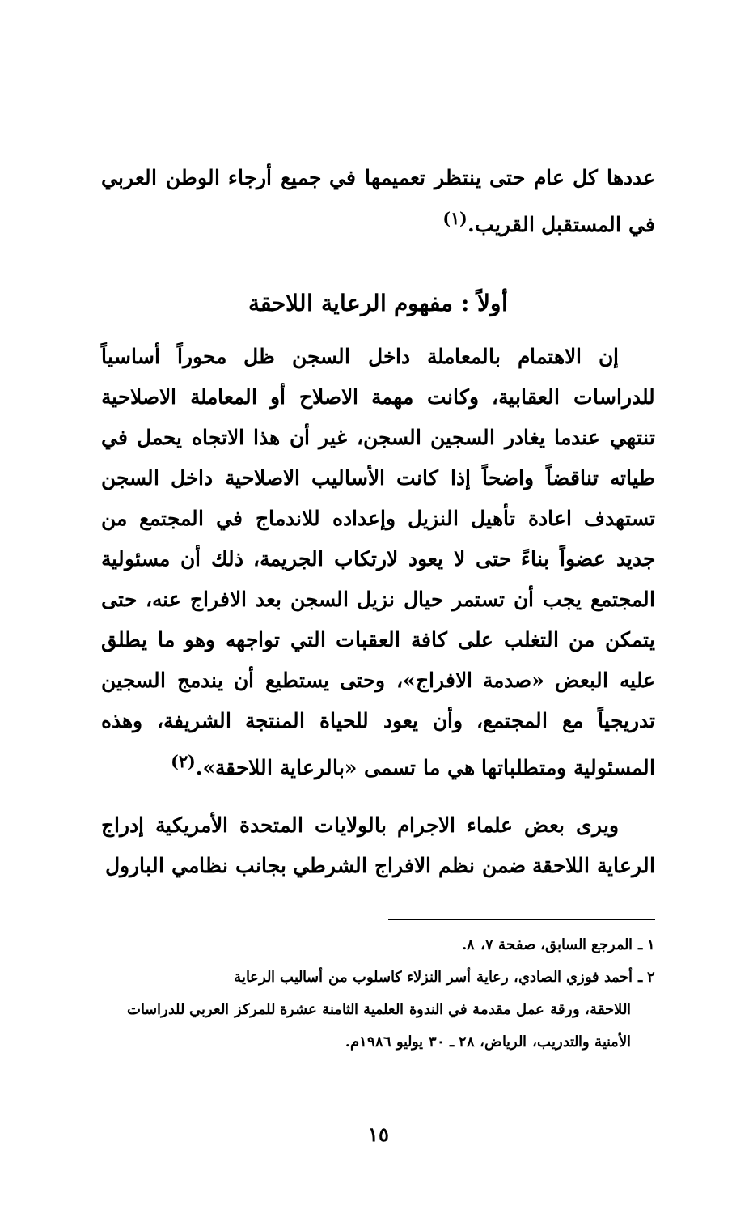عددها كل عام حتى ينتظر تعميمها في جميع أرجاء الوطن العربي في المستقبل القريب.<sup>(١)</sup>
أولاً : مفهوم الرعاية اللاحقة
إن الاهتمام بالمعاملة داخل السجن ظل محوراً أساسياً للدراسات العقابية، وكانت مهمة الاصلاح أو المعاملة الاصلاحية تنتهي عندما يغادر السجين السجن، غير أن هذا الاتجاه يحمل في طياته تناقضاً واضحاً إذا كانت الأساليب الاصلاحية داخل السجن تستهدف اعادة تأهيل النزيل وإعداده للاندماج في المجتمع من جديد عضواً بناءً حتى لا يعود لارتكاب الجريمة، ذلك أن مسئولية المجتمع يجب أن تستمر حيال نزيل السجن بعد الافراج عنه، حتى يتمكن من التغلب على كافة العقبات التي تواجهه وهو ما يطلق عليه البعض «صدمة الافراج»، وحتى يستطيع أن يندمج السجين تدريجياً مع المجتمع، وأن يعود للحياة المنتجة الشريفة، وهذه المسئولية ومتطلباتها هي ما تسمى «بالرعاية اللاحقة».<sup>(٢)</sup>
ويرى بعض علماء الاجرام بالولايات المتحدة الأمريكية إدراج الرعاية اللاحقة ضمن نظم الافراج الشرطي بجانب نظامي البارول
١ ـ المرجع السابق، صفحة ٧، ٨.
٢ ـ أحمد فوزي الصادي، رعاية أسر النزلاء كاسلوب من أساليب الرعاية
اللاحقة، ورقة عمل مقدمة في الندوة العلمية الثامنة عشرة للمركز العربي للدراسات الأمنية والتدريب، الرياض، ٢٨ ـ ٣٠ يوليو ١٩٨٦م.
١٥